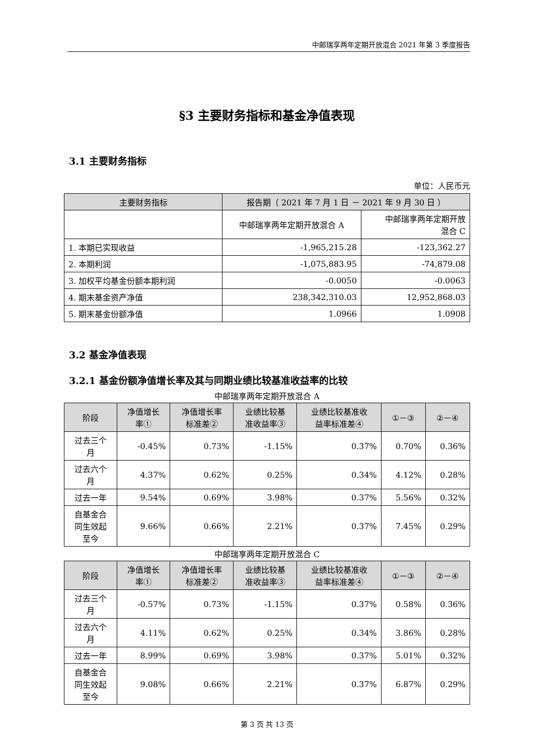中邮瑞享两年定期开放混合 2021 年第 3 季度报告
§3 主要财务指标和基金净值表现
3.1 主要财务指标
单位：人民币元
| 主要财务指标 | 报告期（ 2021 年 7 月 1 日 － 2021 年 9 月 30 日 ） | |
| --- | --- | --- |
| | 中邮瑞享两年定期开放混合 A | 中邮瑞享两年定期开放 混合 C |
| 1. 本期已实现收益 | -1,965,215.28 | -123,362.27 |
| 2. 本期利润 | -1,075,883.95 | -74,879.08 |
| 3. 加权平均基金份额本期利润 | -0.0050 | -0.0063 |
| 4. 期末基金资产净值 | 238,342,310.03 | 12,952,868.03 |
| 5. 期末基金份额净值 | 1.0966 | 1.0908 |
3.2 基金净值表现
3.2.1 基金份额净值增长率及其与同期业绩比较基准收益率的比较
中邮瑞享两年定期开放混合 A
| 阶段 | 净值增长 率① | 净值增长率 标准差② | 业绩比较基 准收益率③ | 业绩比较基准收 益率标准差④ | ①－③ | ②－④ |
| --- | --- | --- | --- | --- | --- | --- |
| 过去三个 月 | -0.45% | 0.73% | -1.15% | 0.37% | 0.70% | 0.36% |
| 过去六个 月 | 4.37% | 0.62% | 0.25% | 0.34% | 4.12% | 0.28% |
| 过去一年 | 9.54% | 0.69% | 3.98% | 0.37% | 5.56% | 0.32% |
| 自基金合 同生效起 至今 | 9.66% | 0.66% | 2.21% | 0.37% | 7.45% | 0.29% |
中邮瑞享两年定期开放混合 C
| 阶段 | 净值增长 率① | 净值增长率 标准差② | 业绩比较基 准收益率③ | 业绩比较基准收 益率标准差④ | ①－③ | ②－④ |
| --- | --- | --- | --- | --- | --- | --- |
| 过去三个 月 | -0.57% | 0.73% | -1.15% | 0.37% | 0.58% | 0.36% |
| 过去六个 月 | 4.11% | 0.62% | 0.25% | 0.34% | 3.86% | 0.28% |
| 过去一年 | 8.99% | 0.69% | 3.98% | 0.37% | 5.01% | 0.32% |
| 自基金合 同生效起 至今 | 9.08% | 0.66% | 2.21% | 0.37% | 6.87% | 0.29% |
第 3 页 共 13 页